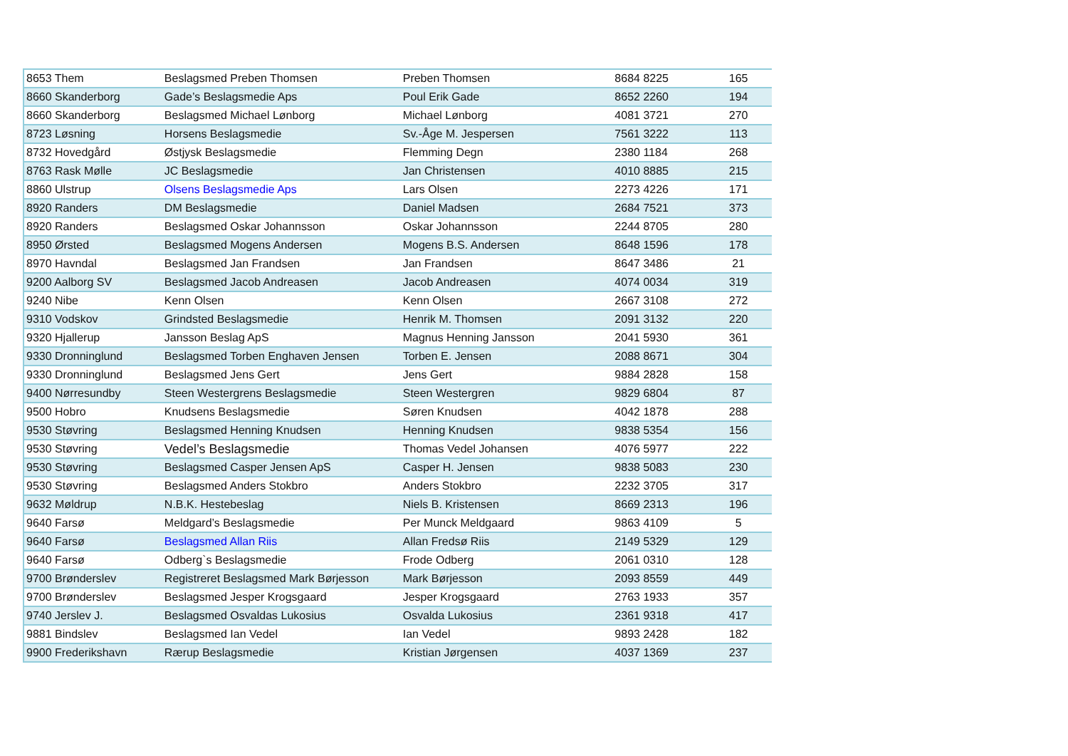| 8653 Them | Beslagsmed Preben Thomsen | Preben Thomsen | 8684 8225 | 165 |
| 8660 Skanderborg | Gade’s Beslagsmedie Aps | Poul Erik Gade | 8652 2260 | 194 |
| 8660 Skanderborg | Beslagsmed Michael Lønborg | Michael Lønborg | 4081 3721 | 270 |
| 8723 Løsning | Horsens Beslagsmedie | Sv.-Åge M. Jespersen | 7561 3222 | 113 |
| 8732 Hovedgård | Østjysk Beslagsmedie | Flemming Degn | 2380 1184 | 268 |
| 8763 Rask Mølle | JC Beslagsmedie | Jan Christensen | 4010 8885 | 215 |
| 8860 Ulstrup | Olsens Beslagsmedie Aps | Lars Olsen | 2273 4226 | 171 |
| 8920 Randers | DM Beslagsmedie | Daniel Madsen | 2684 7521 | 373 |
| 8920 Randers | Beslagsmed Oskar Johannsson | Oskar Johannsson | 2244 8705 | 280 |
| 8950 Ørsted | Beslagsmed Mogens Andersen | Mogens B.S. Andersen | 8648 1596 | 178 |
| 8970 Havndal | Beslagsmed Jan Frandsen | Jan Frandsen | 8647 3486 | 21 |
| 9200 Aalborg SV | Beslagsmed Jacob Andreasen | Jacob Andreasen | 4074 0034 | 319 |
| 9240 Nibe | Kenn Olsen | Kenn Olsen | 2667 3108 | 272 |
| 9310 Vodskov | Grindsted Beslagsmedie | Henrik M. Thomsen | 2091 3132 | 220 |
| 9320 Hjallerup | Jansson Beslag ApS | Magnus Henning Jansson | 2041 5930 | 361 |
| 9330 Dronninglund | Beslagsmed Torben Enghaven Jensen | Torben E. Jensen | 2088 8671 | 304 |
| 9330 Dronninglund | Beslagsmed Jens Gert | Jens Gert | 9884 2828 | 158 |
| 9400 Nørresundby | Steen Westergrens Beslagsmedie | Steen Westergren | 9829 6804 | 87 |
| 9500 Hobro | Knudsens Beslagsmedie | Søren Knudsen | 4042 1878 | 288 |
| 9530 Støvring | Beslagsmed Henning Knudsen | Henning Knudsen | 9838 5354 | 156 |
| 9530 Støvring | Vedel’s Beslagsmedie | Thomas Vedel Johansen | 4076 5977 | 222 |
| 9530 Støvring | Beslagsmed Casper Jensen ApS | Casper H. Jensen | 9838 5083 | 230 |
| 9530 Støvring | Beslagsmed Anders Stokbro | Anders Stokbro | 2232 3705 | 317 |
| 9632 Møldrup | N.B.K. Hestebeslag | Niels B. Kristensen | 8669 2313 | 196 |
| 9640 Farsø | Meldgard’s Beslagsmedie | Per Munck Meldgaard | 9863 4109 | 5 |
| 9640 Farsø | Beslagsmed Allan Riis | Allan Fredsø Riis | 2149 5329 | 129 |
| 9640 Farsø | Odberg`s Beslagsmedie | Frode Odberg | 2061 0310 | 128 |
| 9700 Brønderslev | Registreret Beslagsmed Mark Børjesson | Mark Børjesson | 2093 8559 | 449 |
| 9700 Brønderslev | Beslagsmed Jesper Krogsgaard | Jesper Krogsgaard | 2763 1933 | 357 |
| 9740 Jerslev J. | Beslagsmed Osvaldas Lukosius | Osvalda Lukosius | 2361 9318 | 417 |
| 9881 Bindslev | Beslagsmed Ian Vedel | Ian Vedel | 9893 2428 | 182 |
| 9900 Frederikshavn | Rærup Beslagsmedie | Kristian Jørgensen | 4037 1369 | 237 |